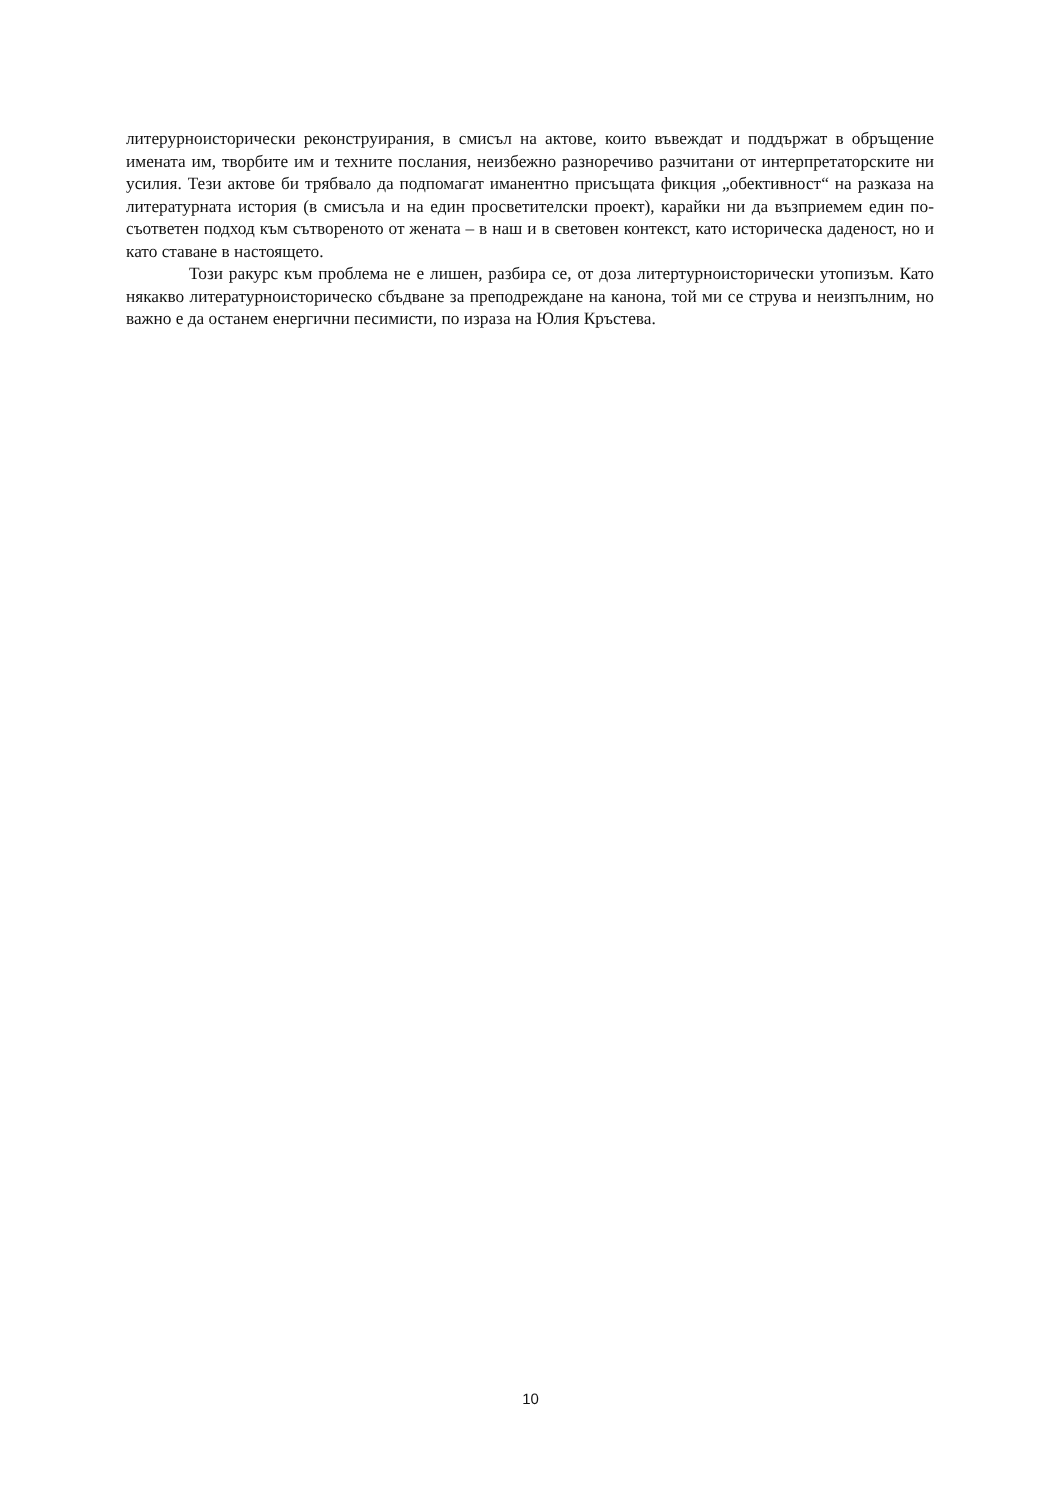литерурноисторически реконструирания, в смисъл на актове, които въвеждат и поддържат в обръщение имената им, творбите им и техните послания, неизбежно разноречиво разчитани от интерпретаторските ни усилия. Тези актове би трябвало да подпомагат иманентно присъщата фикция „обективност“ на разказа на литературната история (в смисъла и на един просветителски проект), карайки ни да възприемем един по-съответен подход към сътвореното от жената – в наш и в световен контекст, като историческа даденост, но и като ставане в настоящето.
Този ракурс към проблема не е лишен, разбира се, от доза литертурноисторически утопизъм. Като някакво литературноисторическо сбъдване за преподреждане на канона, той ми се струва и неизпълним, но важно е да останем енергични песимисти, по израза на Юлия Кръстева.
10